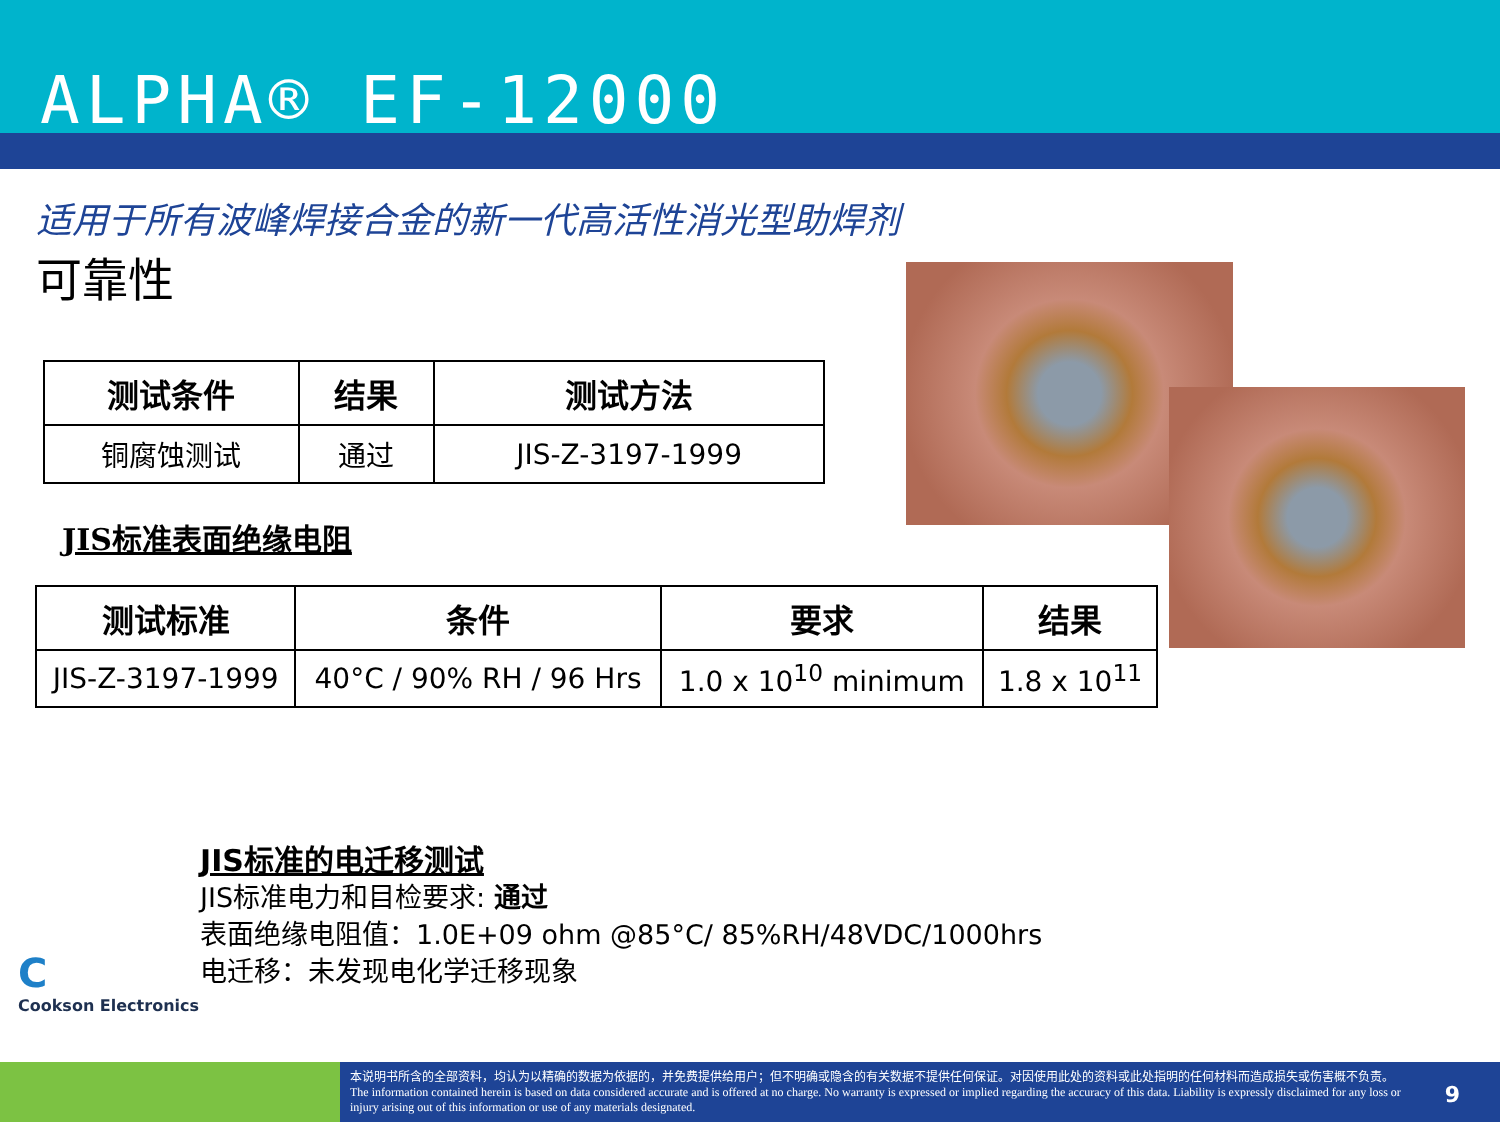ALPHA® EF-12000
适用于所有波峰焊接合金的新一代高活性消光型助焊剂
可靠性
| 测试条件 | 结果 | 测试方法 |
| --- | --- | --- |
| 铜腐蚀测试 | 通过 | JIS-Z-3197-1999 |
JIS标准表面绝缘电阻
| 测试标准 | 条件 | 要求 | 结果 |
| --- | --- | --- | --- |
| JIS-Z-3197-1999 | 40°C / 90% RH / 96 Hrs | 1.0 x 10<sup>10</sup> minimum | 1.8 x 10<sup>11</sup> |
JIS标准的电迁移测试
JIS标准电力和目检要求: 通过
表面绝缘电阻值：1.0E+09 ohm @85°C/ 85%RH/48VDC/1000hrs
电迁移：未发现电化学迁移现象
C
Cookson Electronics
本说明书所含的全部资料，均认为以精确的数据为依据的，并免费提供给用户；但不明确或隐含的有关数据不提供任何保证。对因使用此处的资料或此处指明的任何材料而造成损失或伤害概不负责。
The information contained herein is based on data considered accurate and is offered at no charge. No warranty is expressed or implied regarding the accuracy of this data. Liability is expressly disclaimed for any loss or injury arising out of this information or use of any materials designated.
9